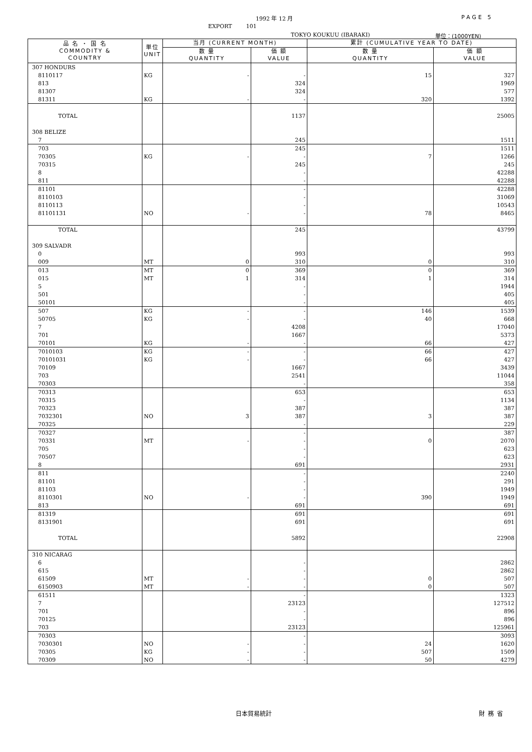1992 年 12 月 PAGE 5
EXPORT 101
TOKYO KOUKUU (IBARAKI) 単位：(1000YEN)
| 品 名 ・ 国 名 COMMODITY & COUNTRY | 単位 UNIT | 当月 (CURRENT MONTH) | | 累計 (CUMULATIVE YEAR TO DATE) | |
| --- | --- | --- | --- | --- | --- |
| | | 数 量 QUANTITY | 価 額 VALUE | 数 量 QUANTITY | 価 額 VALUE |
| 307 HONDURS | | | | | |
| 8110117 | KG | - | - | 15 | 327 |
| 813 | | | 324 | | 1969 |
| 81307 | | | 324 | | 577 |
| 81311 | KG | - | - | 320 | 1392 |
| TOTAL | | | 1137 | | 25005 |
| 308 BELIZE | | | | | |
| 7 | | | 245 | | 1511 |
| 703 | | | 245 | | 1511 |
| 70305 | KG | - | - | 7 | 1266 |
| 70315 | | | 245 | | 245 |
| 8 | | | - | | 42288 |
| 811 | | | - | | 42288 |
| 81101 | | | - | | 42288 |
| 8110103 | | | - | | 31069 |
| 8110113 | | | - | | 10543 |
| 81101131 | NO | - | - | 78 | 8465 |
| TOTAL | | | 245 | | 43799 |
| 309 SALVADR | | | | | |
| 0 | | | 993 | | 993 |
| 009 | MT | 0 | 310 | 0 | 310 |
| 013 | MT | 0 | 369 | 0 | 369 |
| 015 | MT | 1 | 314 | 1 | 314 |
| 5 | | | - | | 1944 |
| 501 | | | - | | 405 |
| 50101 | | | - | | 405 |
| 507 | KG | - | - | 146 | 1539 |
| 50705 | KG | - | - | 40 | 668 |
| 7 | | | 4208 | | 17040 |
| 701 | | | 1667 | | 5373 |
| 70101 | KG | - | - | 66 | 427 |
| 7010103 | KG | - | - | 66 | 427 |
| 70101031 | KG | - | - | 66 | 427 |
| 70109 | | | 1667 | | 3439 |
| 703 | | | 2541 | | 11044 |
| 70303 | | | - | | 358 |
| 70313 | | | 653 | | 653 |
| 70315 | | | - | | 1134 |
| 70323 | | | 387 | | 387 |
| 7032301 | NO | 3 | 387 | 3 | 387 |
| 70325 | | | - | | 229 |
| 70327 | | | - | | 387 |
| 70331 | MT | - | - | 0 | 2070 |
| 705 | | | - | | 623 |
| 70507 | | | - | | 623 |
| 8 | | | 691 | | 2931 |
| 811 | | | - | | 2240 |
| 81101 | | | - | | 291 |
| 81103 | | | - | | 1949 |
| 8110301 | NO | - | - | 390 | 1949 |
| 813 | | | 691 | | 691 |
| 81319 | | | 691 | | 691 |
| 8131901 | | | 691 | | 691 |
| TOTAL | | | 5892 | | 22908 |
| 310 NICARAG | | | | | |
| 6 | | | - | | 2862 |
| 615 | | | - | | 2862 |
| 61509 | MT | - | - | 0 | 507 |
| 6150903 | MT | - | - | 0 | 507 |
| 61511 | | | - | | 1323 |
| 7 | | | 23123 | | 127512 |
| 701 | | | - | | 896 |
| 70125 | | | - | | 896 |
| 703 | | | 23123 | | 125961 |
| 70303 | | | - | | 3093 |
| 7030301 | NO | - | - | 24 | 1620 |
| 70305 | KG | - | - | 507 | 1509 |
| 70309 | NO | - | - | 50 | 4279 |
日本貿易統計 財務省